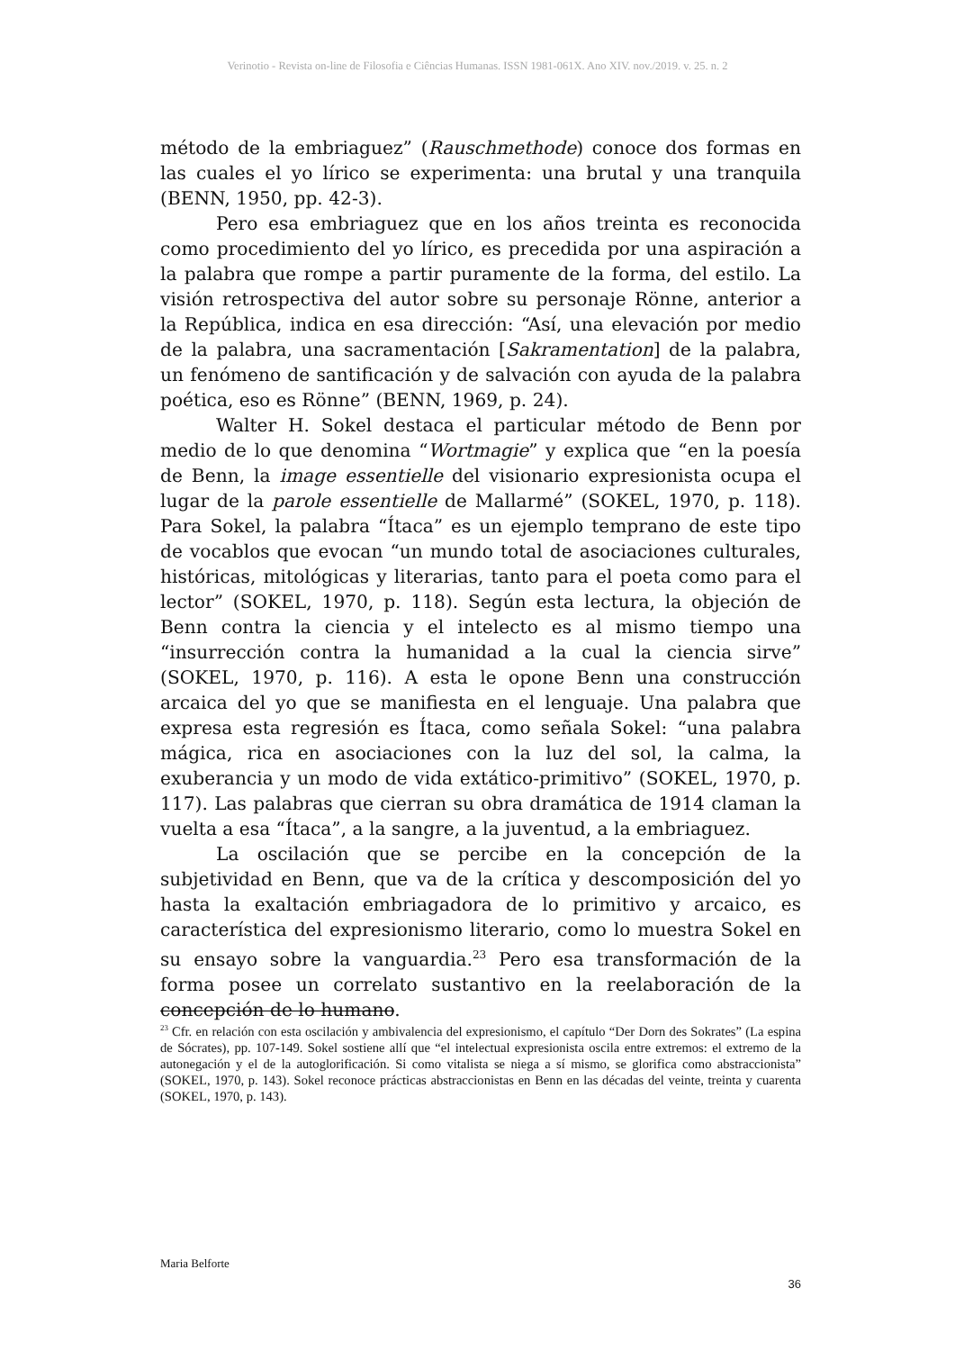Verinotio - Revista on-line de Filosofia e Ciências Humanas. ISSN 1981-061X. Ano XIV. nov./2019. v. 25. n. 2
método de la embriaguez” (Rauschmethode) conoce dos formas en las cuales el yo lírico se experimenta: una brutal y una tranquila (BENN, 1950, pp. 42-3).
Pero esa embriaguez que en los años treinta es reconocida como procedimiento del yo lírico, es precedida por una aspiración a la palabra que rompe a partir puramente de la forma, del estilo. La visión retrospectiva del autor sobre su personaje Rönne, anterior a la República, indica en esa dirección: “Así, una elevación por medio de la palabra, una sacramentación [Sakramentation] de la palabra, un fenómeno de santificación y de salvación con ayuda de la palabra poética, eso es Rönne” (BENN, 1969, p. 24).
Walter H. Sokel destaca el particular método de Benn por medio de lo que denomina “Wortmagie” y explica que “en la poesía de Benn, la image essentielle del visionario expresionista ocupa el lugar de la parole essentielle de Mallarmé” (SOKEL, 1970, p. 118). Para Sokel, la palabra “Ítaca” es un ejemplo temprano de este tipo de vocablos que evocan “un mundo total de asociaciones culturales, históricas, mitológicas y literarias, tanto para el poeta como para el lector” (SOKEL, 1970, p. 118). Según esta lectura, la objeción de Benn contra la ciencia y el intelecto es al mismo tiempo una “insurrección contra la humanidad a la cual la ciencia sirve” (SOKEL, 1970, p. 116). A esta le opone Benn una construcción arcaica del yo que se manifiesta en el lenguaje. Una palabra que expresa esta regresión es Ítaca, como señala Sokel: “una palabra mágica, rica en asociaciones con la luz del sol, la calma, la exuberancia y un modo de vida extático-primitivo” (SOKEL, 1970, p. 117). Las palabras que cierran su obra dramática de 1914 claman la vuelta a esa “Ítaca”, a la sangre, a la juventud, a la embriaguez.
La oscilación que se percibe en la concepción de la subjetividad en Benn, que va de la crítica y descomposición del yo hasta la exaltación embriagadora de lo primitivo y arcaico, es característica del expresionismo literario, como lo muestra Sokel en su ensayo sobre la vanguardia.<sup>23</sup> Pero esa transformación de la forma posee un correlato sustantivo en la reelaboración de la concepción de lo humano.
<sup>23</sup> Cfr. en relación con esta oscilación y ambivalencia del expresionismo, el capítulo “Der Dorn des Sokrates” (La espina de Sócrates), pp. 107-149. Sokel sostiene allí que “el intelectual expresionista oscila entre extremos: el extremo de la autonegación y el de la autoglorificación. Si como vitalista se niega a sí mismo, se glorifica como abstraccionista” (SOKEL, 1970, p. 143). Sokel reconoce prácticas abstraccionistas en Benn en las décadas del veinte, treinta y cuarenta (SOKEL, 1970, p. 143).
Maria Belforte
36